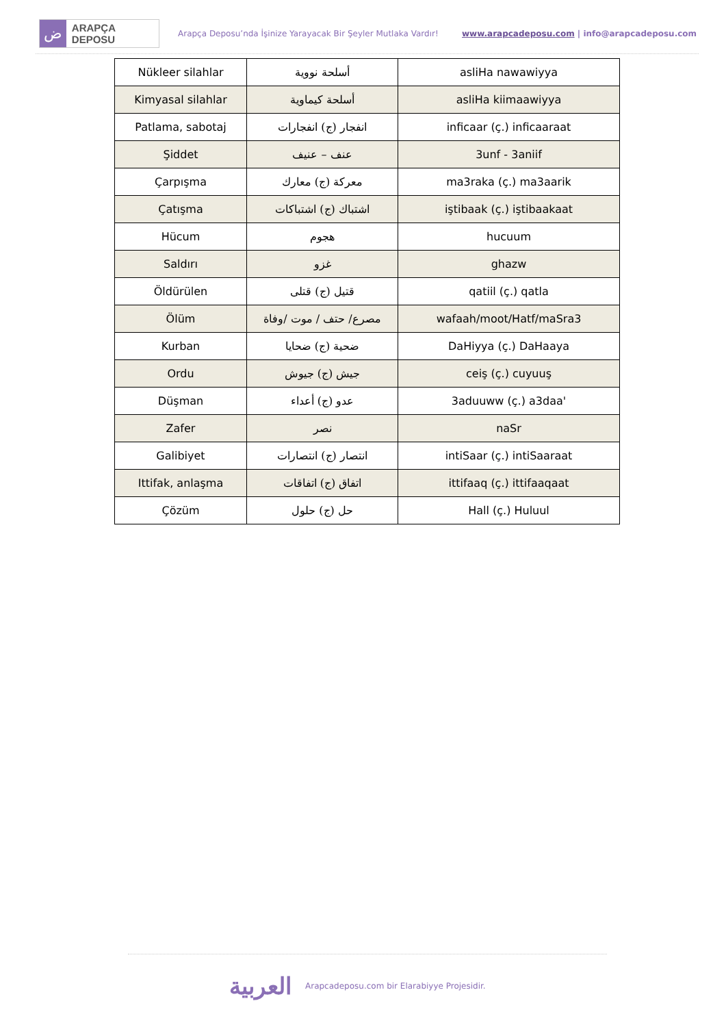ض
ARAPÇA DEPOSU
Arapça Deposu’nda İşinize Yarayacak Bir Şeyler Mutlaka Vardır!
www.arapcadeposu.com | info@arapcadeposu.com
| Nükleer silahlar | أسلحة نووية | asliHa nawawiyya |
| Kimyasal silahlar | أسلحة كيماوية | asliHa kiimaawiyya |
| Patlama, sabotaj | انفجار (ج) انفجارات | inficaar (ç.) inficaaraat |
| Şiddet | عنف – عنيف | 3unf - 3aniif |
| Çarpışma | معركة (ج) معارك | ma3raka (ç.) ma3aarik |
| Çatışma | اشتباك (ج) اشتباكات | iştibaak (ç.) iştibaakaat |
| Hücum | هجوم | hucuum |
| Saldırı | غزو | ghazw |
| Öldürülen | قتيل (ج) قتلى | qatiil (ç.) qatla |
| Ölüm | مصرع/ حتف / موت /وفاة | wafaah/moot/Hatf/maSra3 |
| Kurban | ضحية (ج) ضحايا | DaHiyya (ç.) DaHaaya |
| Ordu | جيش (ج) جيوش | ceiş (ç.) cuyuuş |
| Düşman | عدو (ج) أعداء | 3aduuww (ç.) a3daa' |
| Zafer | نصر | naSr |
| Galibiyet | انتصار (ج) انتصارات | intiSaar (ç.) intiSaaraat |
| Ittifak, anlaşma | اتفاق (ج) اتفاقات | ittifaaq (ç.) ittifaaqaat |
| Çözüm | حل (ج) حلول | Hall (ç.) Huluul |
العربية Arapcadeposu.com bir Elarabiyye Projesidir.